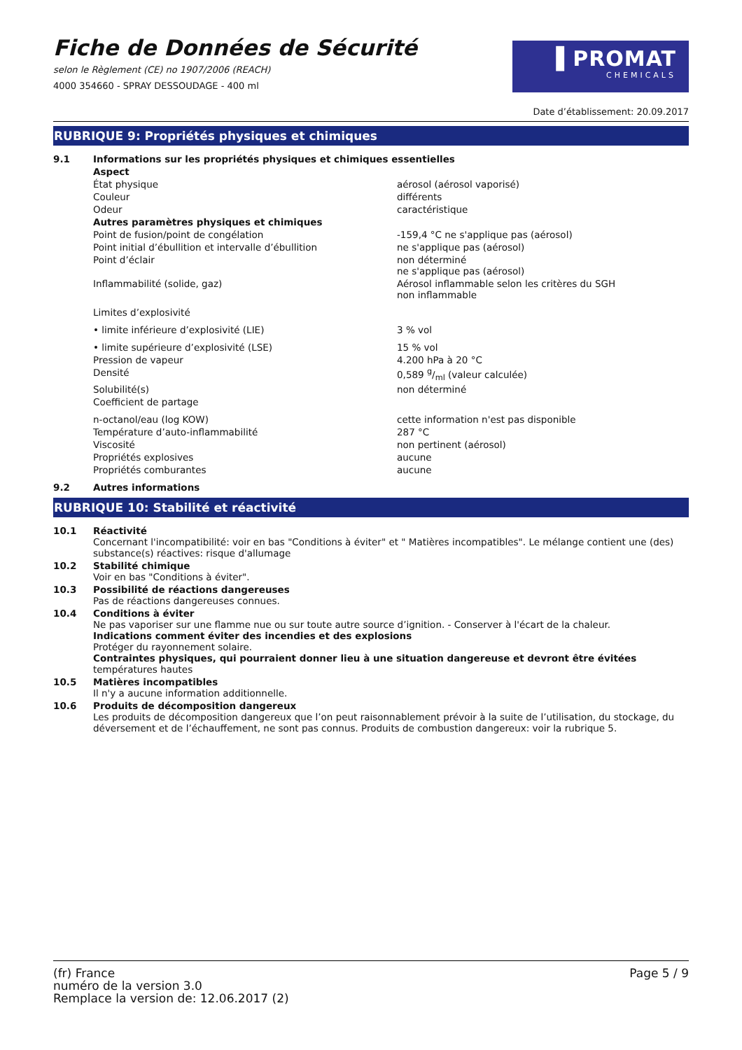Fiche de Données de Sécurité
selon le Règlement (CE) no 1907/2006 (REACH)
4000 354660 - SPRAY DESSOUDAGE - 400 ml
▐ PROMAT
CHEMICALS
Date d’établissement: 20.09.2017
RUBRIQUE 9: Propriétés physiques et chimiques
| 9.1 | Informations sur les propriétés physiques et chimiques essentielles | |
| | Aspect | |
| | État physique | aérosol (aérosol vaporisé) |
| | Couleur | différents |
| | Odeur | caractéristique |
| | Autres paramètres physiques et chimiques | |
| | Point de fusion/point de congélation | -159,4 °C ne s'applique pas (aérosol) |
| | Point initial d’ébullition et intervalle d’ébullition | ne s'applique pas (aérosol) |
| | Point d’éclair | non déterminé ne s'applique pas (aérosol) |
| | Inflammabilité (solide, gaz) | Aérosol inflammable selon les critères du SGH non inflammable |
| | Limites d’explosivité | |
| | • limite inférieure d’explosivité (LIE) | 3 % vol |
| | • limite supérieure d’explosivité (LSE) | 15 % vol |
| | Pression de vapeur | 4.200 hPa à 20 °C |
| | Densité | 0,589 g/ml (valeur calculée) |
| | Solubilité(s) | non déterminé |
| | Coefficient de partage | |
| | n-octanol/eau (log KOW) | cette information n'est pas disponible |
| | Température d’auto-inflammabilité | 287 °C |
| | Viscosité | non pertinent (aérosol) |
| | Propriétés explosives | aucune |
| | Propriétés comburantes | aucune |
| 9.2 | Autres informations | |
RUBRIQUE 10: Stabilité et réactivité
| 10.1 | Réactivité Concernant l'incompatibilité: voir en bas "Conditions à éviter" et " Matières incompatibles". Le mélange contient une (des) substance(s) réactives: risque d'allumage |
| 10.2 | Stabilité chimique Voir en bas "Conditions à éviter". |
| 10.3 | Possibilité de réactions dangereuses Pas de réactions dangereuses connues. |
| 10.4 | Conditions à éviter Ne pas vaporiser sur une flamme nue ou sur toute autre source d’ignition. - Conserver à l'écart de la chaleur. Indications comment éviter des incendies et des explosions Protéger du rayonnement solaire. Contraintes physiques, qui pourraient donner lieu à une situation dangereuse et devront être évitées températures hautes |
| 10.5 | Matières incompatibles Il n'y a aucune information additionnelle. |
| 10.6 | Produits de décomposition dangereux Les produits de décomposition dangereux que l’on peut raisonnablement prévoir à la suite de l’utilisation, du stockage, du déversement et de l’échauffement, ne sont pas connus. Produits de combustion dangereux: voir la rubrique 5. |
(fr) France
numéro de la version 3.0
Remplace la version de: 12.06.2017 (2)
Page 5 / 9